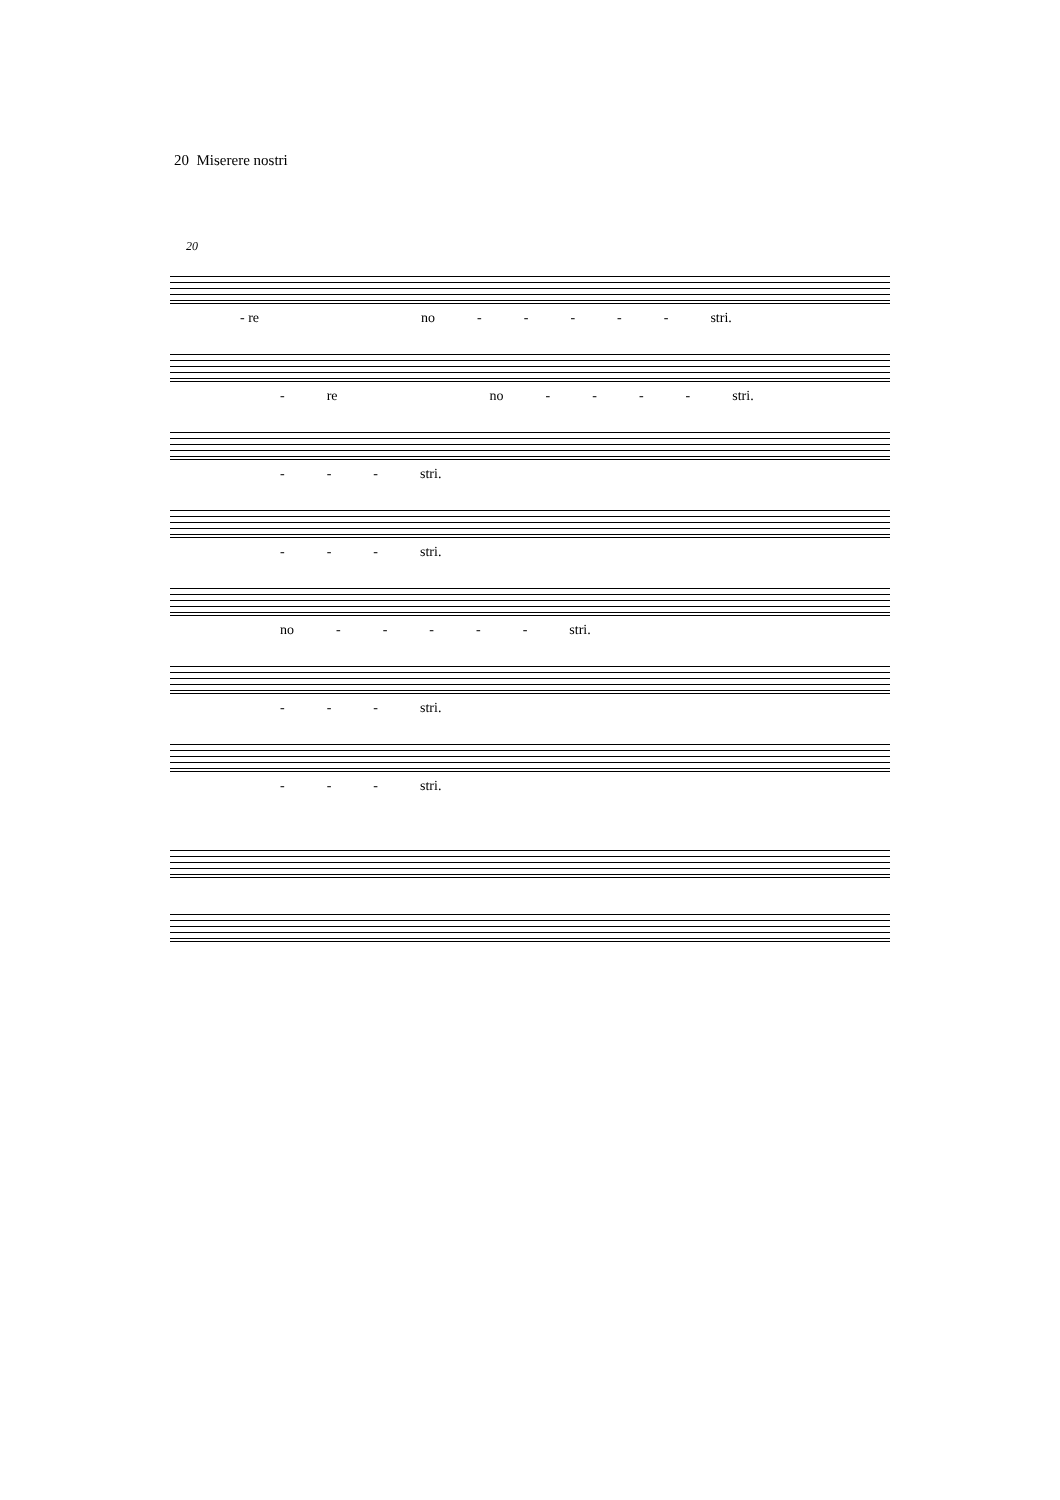20 Miserere nostri
20
- re no - - - - - stri.
- re no - - - - stri.
- - - stri.
- - - stri.
no - - - - - stri.
- - - stri.
- - - stri.